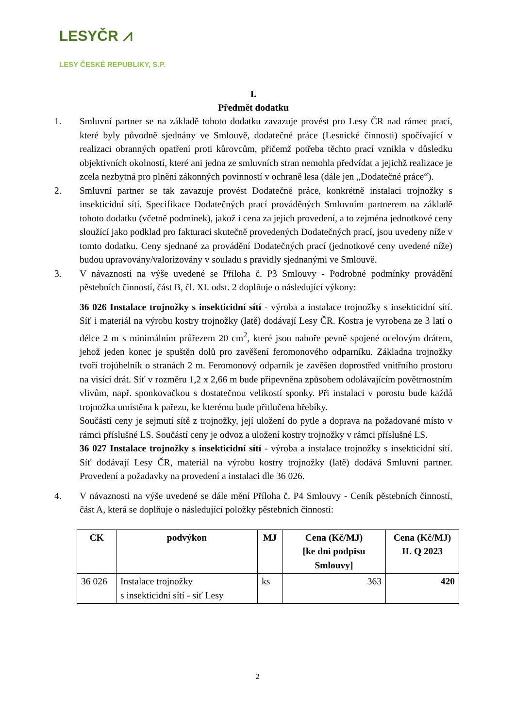LESYČR ⩘
LESY ČESKÉ REPUBLIKY, S.P.
I.
Předmět dodatku
1. Smluvní partner se na základě tohoto dodatku zavazuje provést pro Lesy ČR nad rámec prací, které byly původně sjednány ve Smlouvě, dodatečné práce (Lesnické činnosti) spočívající v realizaci obranných opatření proti kůrovcům, přičemž potřeba těchto prací vznikla v důsledku objektivních okolností, které ani jedna ze smluvních stran nemohla předvídat a jejichž realizace je zcela nezbytná pro plnění zákonných povinností v ochraně lesa (dále jen „Dodatečné práce“).
2. Smluvní partner se tak zavazuje provést Dodatečné práce, konkrétně instalaci trojnožky s insekticidní sítí. Specifikace Dodatečných prací prováděných Smluvním partnerem na základě tohoto dodatku (včetně podmínek), jakož i cena za jejich provedení, a to zejména jednotkové ceny sloužící jako podklad pro fakturaci skutečně provedených Dodatečných prací, jsou uvedeny níže v tomto dodatku. Ceny sjednané za provádění Dodatečných prací (jednotkové ceny uvedené níže) budou upravovány/valorizovány v souladu s pravidly sjednanými ve Smlouvě.
3. V návaznosti na výše uvedené se Příloha č. P3 Smlouvy - Podrobné podmínky provádění pěstebních činností, část B, čl. XI. odst. 2 doplňuje o následující výkony:
36 026 Instalace trojnožky s insekticidní sítí - výroba a instalace trojnožky s insekticidní sítí. Síť i materiál na výrobu kostry trojnožky (latě) dodávají Lesy ČR. Kostra je vyrobena ze 3 latí o délce 2 m s minimálním průřezem 20 cm<sup>2</sup>, které jsou nahoře pevně spojené ocelovým drátem, jehož jeden konec je spuštěn dolů pro zavěšení feromonového odparníku. Základna trojnožky tvoří trojúhelník o stranách 2 m. Feromonový odparník je zavěšen doprostřed vnitřního prostoru na visící drát. Síť v rozměru 1,2 x 2,66 m bude připevněna způsobem odolávajícím povětrnostním vlivům, např. sponkovačkou s dostatečnou velikostí sponky. Při instalaci v porostu bude každá trojnožka umístěna k pařezu, ke kterému bude přitlučena hřebíky.
Součástí ceny je sejmutí sítě z trojnožky, její uložení do pytle a doprava na požadované místo v rámci příslušné LS. Součástí ceny je odvoz a uložení kostry trojnožky v rámci příslušné LS.
36 027 Instalace trojnožky s insekticidní sítí - výroba a instalace trojnožky s insekticidní sítí. Síť dodávají Lesy ČR, materiál na výrobu kostry trojnožky (latě) dodává Smluvní partner. Provedení a požadavky na provedení a instalaci dle 36 026.
4. V návaznosti na výše uvedené se dále mění Příloha č. P4 Smlouvy - Ceník pěstebních činností, část A, která se doplňuje o následující položky pěstebních činností:
| CK | podvýkon | MJ | Cena (Kč/MJ) [ke dni podpisu Smlouvy] | Cena (Kč/MJ) II. Q 2023 |
| --- | --- | --- | --- | --- |
| 36 026 | Instalace trojnožky s insekticidní sítí - síť Lesy | ks | 363 | 420 |
2